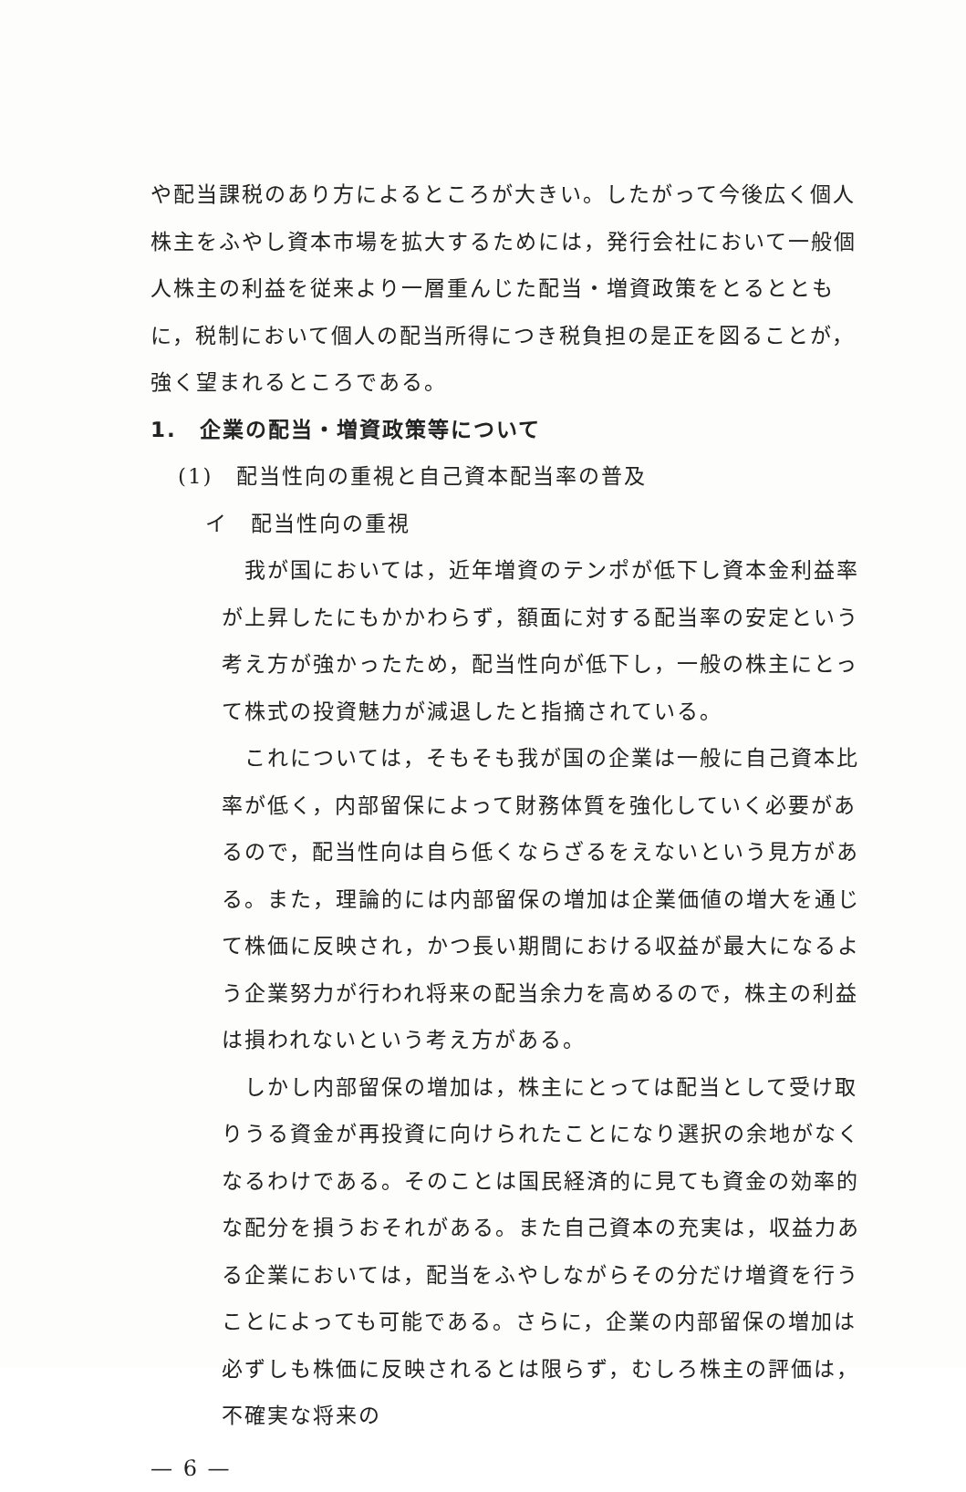や配当課税のあり方によるところが大きい。したがって今後広く個人株主をふやし資本市場を拡大するためには，発行会社において一般個人株主の利益を従来より一層重んじた配当・増資政策をとるとともに，税制において個人の配当所得につき税負担の是正を図ることが，強く望まれるところである。
1.　企業の配当・増資政策等について
(1)　配当性向の重視と自己資本配当率の普及
イ　配当性向の重視
　我が国においては，近年増資のテンポが低下し資本金利益率が上昇したにもかかわらず，額面に対する配当率の安定という考え方が強かったため，配当性向が低下し，一般の株主にとって株式の投資魅力が減退したと指摘されている。
　これについては，そもそも我が国の企業は一般に自己資本比率が低く，内部留保によって財務体質を強化していく必要があるので，配当性向は自ら低くならざるをえないという見方がある。また，理論的には内部留保の増加は企業価値の増大を通じて株価に反映され，かつ長い期間における収益が最大になるよう企業努力が行われ将来の配当余力を高めるので，株主の利益は損われないという考え方がある。
　しかし内部留保の増加は，株主にとっては配当として受け取りうる資金が再投資に向けられたことになり選択の余地がなくなるわけである。そのことは国民経済的に見ても資金の効率的な配分を損うおそれがある。また自己資本の充実は，収益力ある企業においては，配当をふやしながらその分だけ増資を行うことによっても可能である。さらに，企業の内部留保の増加は必ずしも株価に反映されるとは限らず，むしろ株主の評価は，不確実な将来の
— 6 —